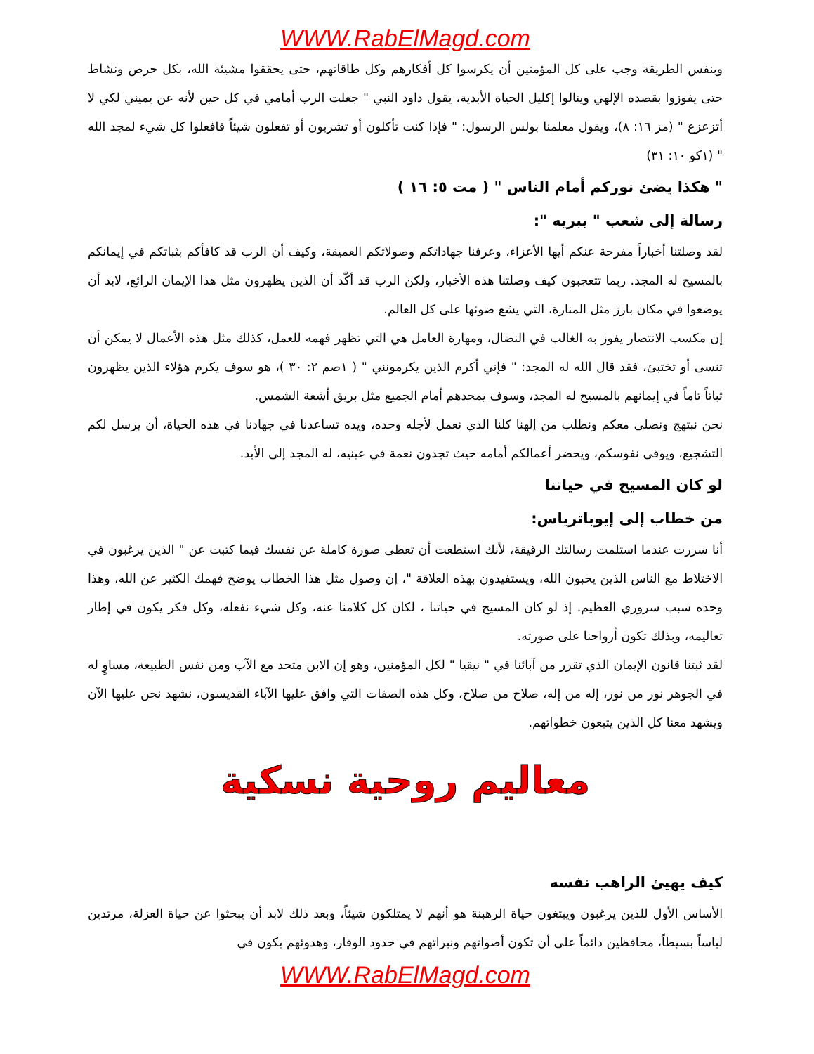WWW.RabElMagd.com
وبنفس الطريقة وجب على كل المؤمنين أن يكرسوا كل أفكارهم وكل طاقاتهم، حتى يحققوا مشيئة الله، بكل حرص ونشاط حتى يفوزوا بقصده الإلهي وينالوا إكليل الحياة الأبدية، يقول داود النبي " جعلت الرب أمامي في كل حين لأنه عن يميني لكي لا أتزعزع " (مز ١٦: ٨)، ويقول معلمنا بولس الرسول: " فإذا كنت تأكلون أو تشربون أو تفعلون شيئاً فافعلوا كل شيء لمجد الله " (١كو ١٠: ٣١)
" هكذا يضئ نوركم أمام الناس " ( مت ٥: ١٦ )
رسالة إلى شعب " ببريه ":
لقد وصلتنا أخباراً مفرحة عنكم أيها الأعزاء، وعرفنا جهاداتكم وصولاتكم العميقة، وكيف أن الرب قد كافأكم بثباتكم في إيمانكم بالمسيح له المجد. ربما تتعجبون كيف وصلتنا هذه الأخبار، ولكن الرب قد أكّد أن الذين يظهرون مثل هذا الإيمان الرائع، لابد أن يوضعوا في مكان بارز مثل المنارة، التي يشع ضوئها على كل العالم.
إن مكسب الانتصار يفوز به الغالب في النضال، ومهارة العامل هي التي تظهر فهمه للعمل، كذلك مثل هذه الأعمال لا يمكن أن تنسى أو تختبئ، فقد قال الله له المجد: " فإني أكرم الذين يكرمونني " ( ١صم ٢: ٣٠ )، هو سوف يكرم هؤلاء الذين يظهرون ثباتاً تاماً في إيمانهم بالمسيح له المجد، وسوف يمجدهم أمام الجميع مثل بريق أشعة الشمس.
نحن نبتهج ونصلى معكم ونطلب من إلهنا كلنا الذي نعمل لأجله وحده، ويده تساعدنا في جهادنا في هذه الحياة، أن يرسل لكم التشجيع، ويوقى نفوسكم، ويحضر أعمالكم أمامه حيث تجدون نعمة في عينيه، له المجد إلى الأبد.
لو كان المسيح في حياتنا
من خطاب إلى إيوباترياس:
أنا سررت عندما استلمت رسالتك الرقيقة، لأنك استطعت أن تعطى صورة كاملة عن نفسك فيما كتبت عن " الذين يرغبون في الاختلاط مع الناس الذين يحبون الله، ويستفيدون بهذه العلاقة "، إن وصول مثل هذا الخطاب يوضح فهمك الكثير عن الله، وهذا وحده سبب سروري العظيم. إذ لو كان المسيح في حياتنا ، لكان كل كلامنا عنه، وكل شيء نفعله، وكل فكر يكون في إطار تعاليمه، وبذلك تكون أرواحنا على صورته.
لقد ثبتنا قانون الإيمان الذي تقرر من آبائنا في " نيقيا " لكل المؤمنين، وهو إن الابن متحد مع الآب ومن نفس الطبيعة، مساوٍ له في الجوهر نور من نور، إله من إله، صلاح من صلاح، وكل هذه الصفات التي وافق عليها الآباء القديسون، نشهد نحن عليها الآن ويشهد معنا كل الذين يتبعون خطواتهم.
معاليم روحية نسكية
كيف يهيئ الراهب نفسه
الأساس الأول للذين يرغبون ويبتغون حياة الرهبنة هو أنهم لا يمتلكون شيئاً، وبعد ذلك لابد أن يبحثوا عن حياة العزلة، مرتدين لباساً بسيطاً، محافظين دائماً على أن تكون أصواتهم ونبراتهم في حدود الوقار، وهدوئهم يكون في
WWW.RabElMagd.com